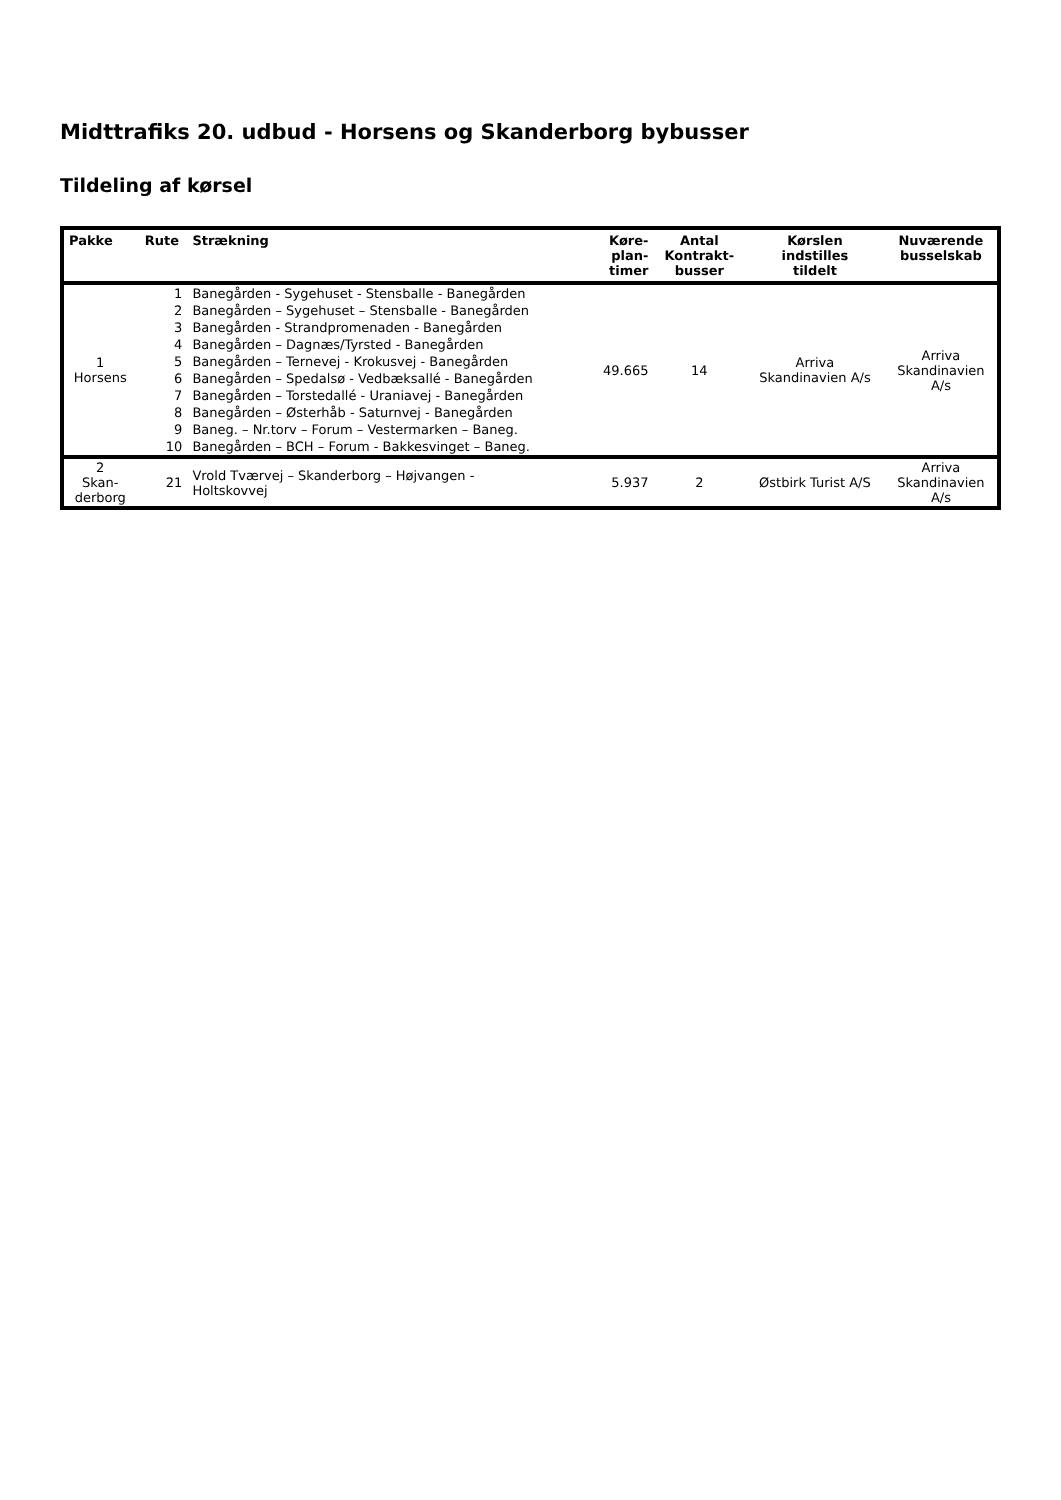Midttrafiks 20. udbud - Horsens og Skanderborg bybusser
Tildeling af kørsel
| Pakke | Rute | Strækning | Køre- plan- timer | Antal Kontrakt- busser | Kørslen indstilles tildelt | Nuværende busselskab |
| --- | --- | --- | --- | --- | --- | --- |
| 1 Horsens | 1 | Banegården - Sygehuset - Stensballe - Banegården | 49.665 | 14 | Arriva Skandinavien A/s | Arriva Skandinavien A/s |
| | 2 | Banegården – Sygehuset – Stensballe - Banegården | | | | |
| | 3 | Banegården - Strandpromenaden - Banegården | | | | |
| | 4 | Banegården – Dagnæs/Tyrsted - Banegården | | | | |
| | 5 | Banegården – Ternevej - Krokusvej - Banegården | | | | |
| | 6 | Banegården – Spedalsø - Vedbæksallé - Banegården | | | | |
| | 7 | Banegården – Torstedallé - Uraniavej - Banegården | | | | |
| | 8 | Banegården – Østerhåb - Saturnvej - Banegården | | | | |
| | 9 | Baneg. – Nr.torv – Forum – Vestermarken – Baneg. | | | | |
| | 10 | Banegården – BCH – Forum - Bakkesvinget – Baneg. | | | | |
| 2 Skan- derborg | 21 | Vrold Tværvej – Skanderborg – Højvangen - Holtskovvej | 5.937 | 2 | Østbirk Turist A/S | Arriva Skandinavien A/s |